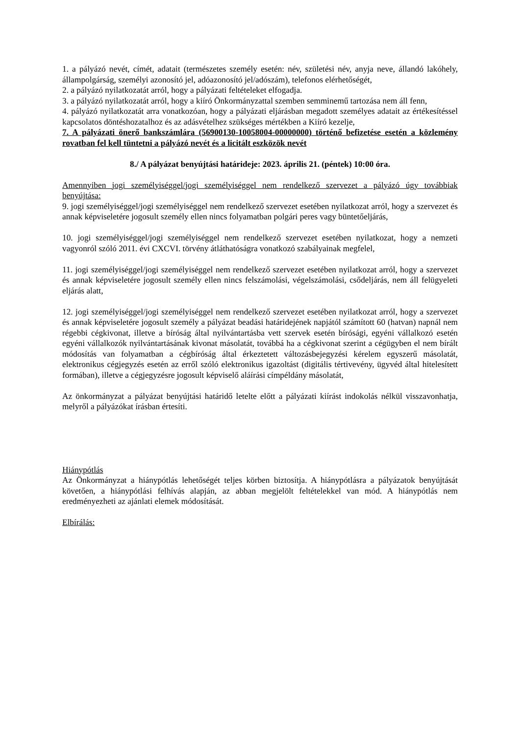1. a pályázó nevét, címét, adatait (természetes személy esetén: név, születési név, anyja neve, állandó lakóhely, állampolgárság, személyi azonosító jel, adóazonosító jel/adószám), telefonos elérhetőségét,
2. a pályázó nyilatkozatát arról, hogy a pályázati feltételeket elfogadja.
3. a pályázó nyilatkozatát arról, hogy a kiíró Önkormányzattal szemben semminemű tartozása nem áll fenn,
4. pályázó nyilatkozatát arra vonatkozóan, hogy a pályázati eljárásban megadott személyes adatait az értékesítéssel kapcsolatos döntéshozatalhoz és az adásvételhez szükséges mértékben a Kiíró kezelje,
7. A pályázati önerő bankszámlára (56900130-10058004-00000000) történő befizetése esetén a közlemény rovatban fel kell tüntetni a pályázó nevét és a licitált eszközök nevét
8./ A pályázat benyújtási határideje: 2023. április 21. (péntek) 10:00 óra.
Amennyiben jogi személyiséggel/jogi személyiséggel nem rendelkező szervezet a pályázó úgy továbbiak benyújtása:
9. jogi személyiséggel/jogi személyiséggel nem rendelkező szervezet esetében nyilatkozat arról, hogy a szervezet és annak képviseletére jogosult személy ellen nincs folyamatban polgári peres vagy büntetőeljárás,
10. jogi személyiséggel/jogi személyiséggel nem rendelkező szervezet esetében nyilatkozat, hogy a nemzeti vagyonról szóló 2011. évi CXCVI. törvény átláthatóságra vonatkozó szabályainak megfelel,
11. jogi személyiséggel/jogi személyiséggel nem rendelkező szervezet esetében nyilatkozat arról, hogy a szervezet és annak képviseletére jogosult személy ellen nincs felszámolási, végelszámolási, csődeljárás, nem áll felügyeleti eljárás alatt,
12. jogi személyiséggel/jogi személyiséggel nem rendelkező szervezet esetében nyilatkozat arról, hogy a szervezet és annak képviseletére jogosult személy a pályázat beadási határidejének napjától számított 60 (hatvan) napnál nem régebbi cégkivonat, illetve a bíróság által nyilvántartásba vett szervek esetén bírósági, egyéni vállalkozó esetén egyéni vállalkozók nyilvántartásának kivonat másolatát, továbbá ha a cégkivonat szerint a cégügyben el nem bírált módosítás van folyamatban a cégbíróság által érkeztetett változásbejegyzési kérelem egyszerű másolatát, elektronikus cégjegyzés esetén az erről szóló elektronikus igazoltást (digitális tértivevény, ügyvéd által hitelesített formában), illetve a cégjegyzésre jogosult képviselő aláírási címpéldány másolatát,
Az önkormányzat a pályázat benyújtási határidő letelte előtt a pályázati kiírást indokolás nélkül visszavonhatja, melyről a pályázókat írásban értesíti.
Hiánypótlás
Az Önkormányzat a hiánypótlás lehetőségét teljes körben biztosítja. A hiánypótlásra a pályázatok benyújtását követően, a hiánypótlási felhívás alapján, az abban megjelölt feltételekkel van mód. A hiánypótlás nem eredményezheti az ajánlati elemek módosítását.
Elbírálás: